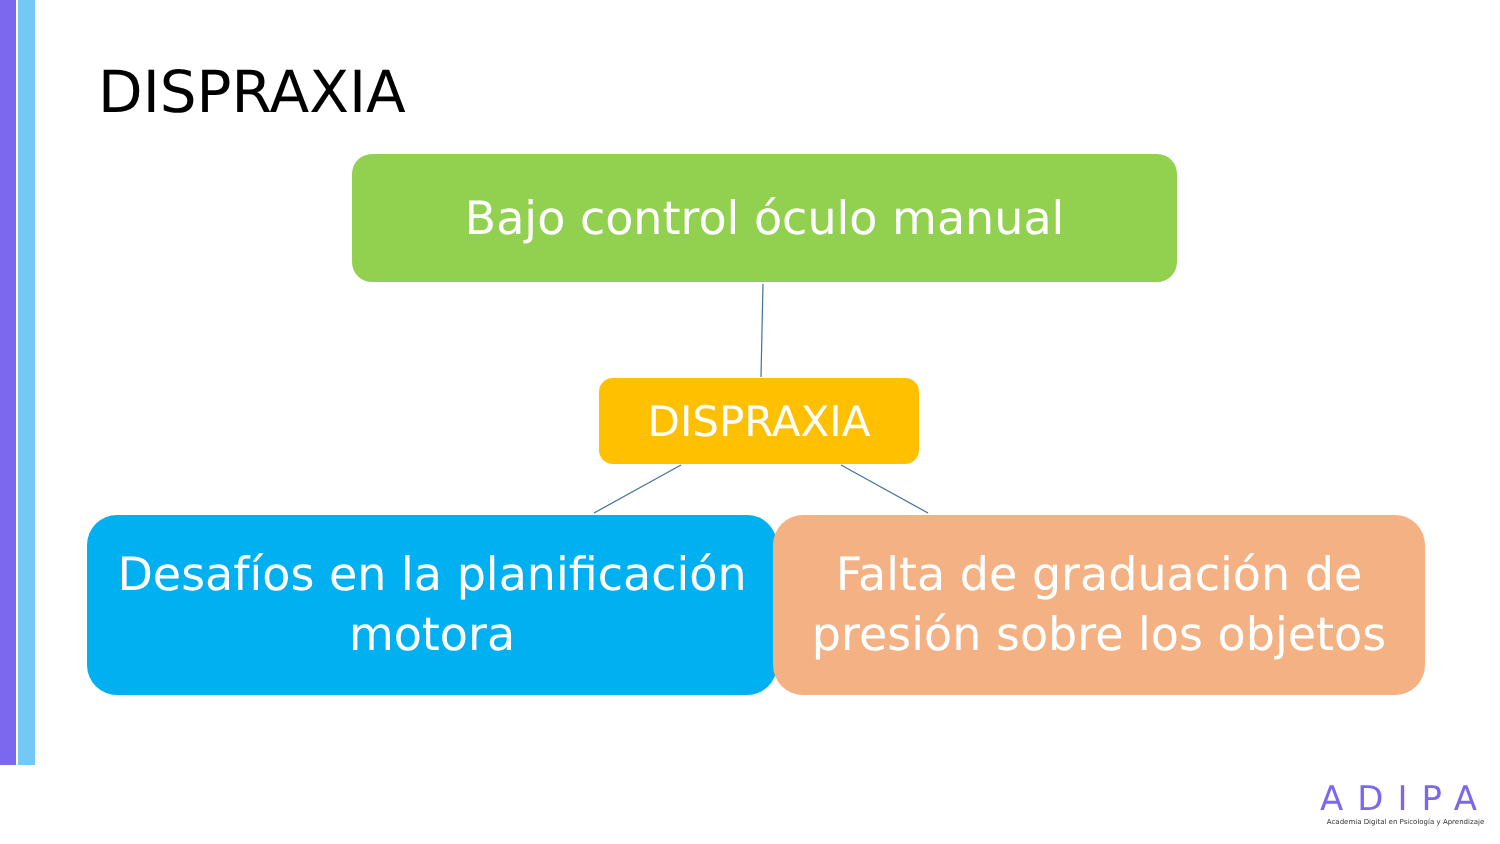DISPRAXIA
Bajo control óculo manual
DISPRAXIA
Desafíos en la planificación
motora
Falta de graduación de
presión sobre los objetos
ADIPA
Academia Digital en Psicología y Aprendizaje